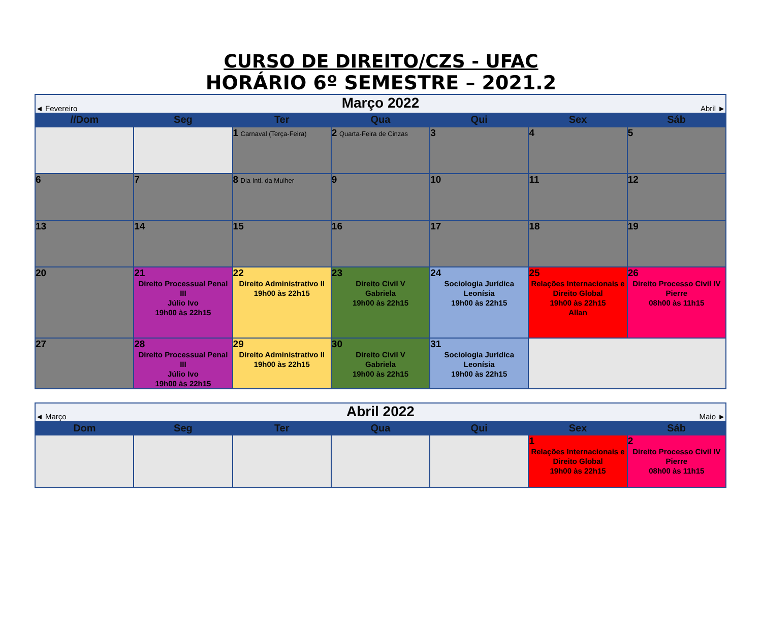CURSO DE DIREITO/CZS - UFAC
HORÁRIO 6º SEMESTRE – 2021.2
| ◄ Fevereiro | | Março 2022 | | | Abril ► | |
| //Dom | Seg | Ter | Qua | Qui | Sex | Sáb |
| | | 1 Carnaval (Terça-Feira) | 2 Quarta-Feira de Cinzas | 3 | 4 | 5 |
| 6 | 7 | 8 Dia Intl. da Mulher | 9 | 10 | 11 | 12 |
| 13 | 14 | 15 | 16 | 17 | 18 | 19 |
| 20 | 21 Direito Processual Penal III Júlio Ivo 19h00 às 22h15 | 22 Direito Administrativo II 19h00 às 22h15 | 23 Direito Civil V Gabriela 19h00 às 22h15 | 24 Sociologia Jurídica Leonísia 19h00 às 22h15 | 25 Relações Internacionais e Direito Global 19h00 às 22h15 Allan | 26 Direito Processo Civil IV Pierre 08h00 às 11h15 |
| 27 | 28 Direito Processual Penal III Júlio Ivo 19h00 às 22h15 | 29 Direito Administrativo II 19h00 às 22h15 | 30 Direito Civil V Gabriela 19h00 às 22h15 | 31 Sociologia Jurídica Leonísia 19h00 às 22h15 | | |
| ◄ Março | | Abril 2022 | | | Maio ► | |
| Dom | Seg | Ter | Qua | Qui | Sex | Sáb |
| | | | | | 1 Relações Internacionais e Direito Global 19h00 às 22h15 | 2 Direito Processo Civil IV Pierre 08h00 às 11h15 |